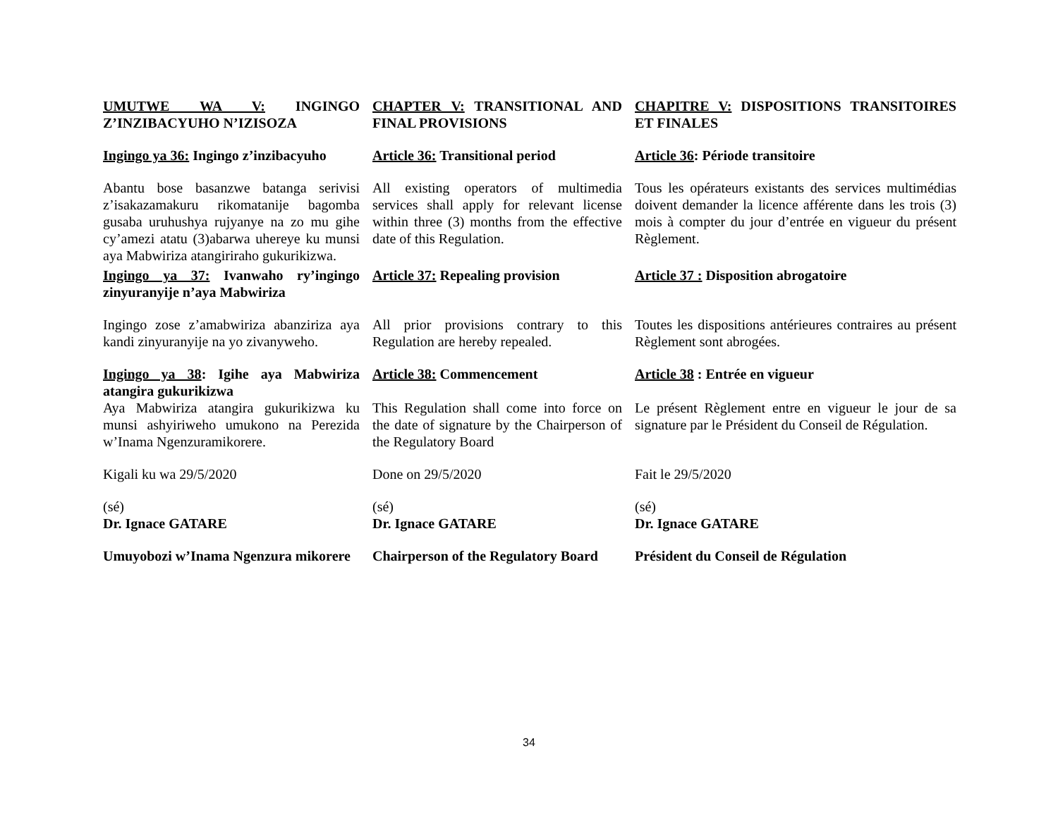| UMUTWE WA V: INGINGO Z’INZIBACYUHO N’IZISOZA | CHAPTER V: TRANSITIONAL AND FINAL PROVISIONS | CHAPITRE V: DISPOSITIONS TRANSITOIRES ET FINALES |
| Ingingo ya 36: Ingingo z’inzibacyuho | Article 36: Transitional period | Article 36 : Période transitoire |
| Abantu bose basanzwe batanga serivisi z’isakazamakuru rikomatanije bagomba gusaba uruhushya rujyanye na zo mu gihe cy’amezi atatu (3)abarwa uhereye ku munsi aya Mabwiriza atangiriraho gukurikizwa. | All existing operators of multimedia services shall apply for relevant license within three (3) months from the effective date of this Regulation. | Tous les opérateurs existants des services multimédias doivent demander la licence afférente dans les trois (3) mois à compter du jour d’entrée en vigueur du présent Règlement. |
| Ingingo ya 37: Ivanwaho ry’ingingo zinyuranyije n’aya Mabwiriza | Article 37: Repealing provision | Article 37 : Disposition abrogatoire |
| Ingingo zose z’amabwiriza abanziriza aya kandi zinyuranyije na yo zivanyweho. | All prior provisions contrary to this Regulation are hereby repealed. | Toutes les dispositions antérieures contraires au présent Règlement sont abrogées. |
| Ingingo ya 38 : Igihe aya Mabwiriza atangira gukurikizwa | Article 38: Commencement | Article 38 : Entrée en vigueur |
| Aya Mabwiriza atangira gukurikizwa ku munsi ashyiriweho umukono na Perezida w’Inama Ngenzuramikorere. | This Regulation shall come into force on the date of signature by the Chairperson of the Regulatory Board | Le présent Règlement entre en vigueur le jour de sa signature par le Président du Conseil de Régulation. |
| Kigali ku wa 29/5/2020 | Done on 29/5/2020 | Fait le 29/5/2020 |
| (sé) Dr. Ignace GATARE | (sé) Dr. Ignace GATARE | (sé) Dr. Ignace GATARE |
| Umuyobozi w’Inama Ngenzura mikorere | Chairperson of the Regulatory Board | Président du Conseil de Régulation |
34